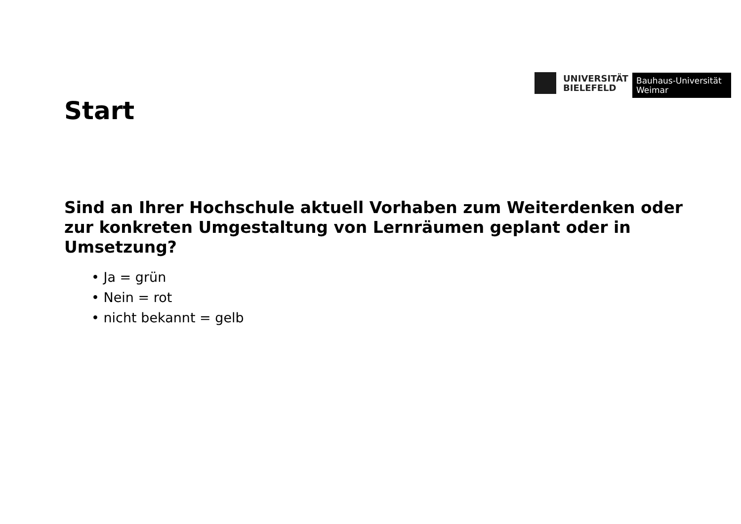UNIVERSITÄT
BIELEFELD
Bauhaus-Universität
Weimar
Start
Sind an Ihrer Hochschule aktuell Vorhaben zum Weiterdenken oder zur konkreten Umgestaltung von Lernräumen geplant oder in Umsetzung?
• Ja = grün
• Nein = rot
• nicht bekannt = gelb